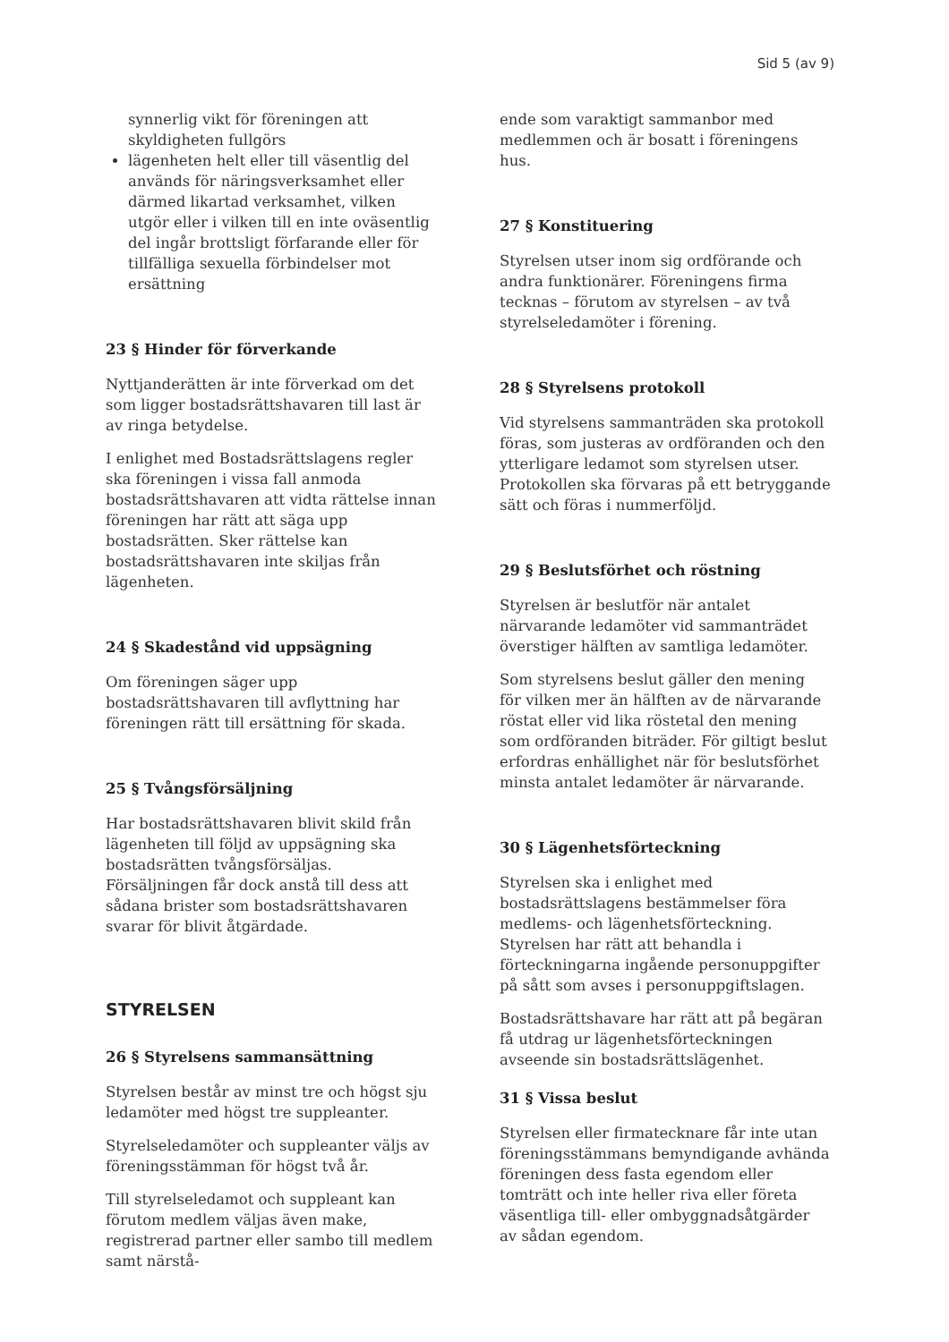Sid 5 (av 9)
synnerlig vikt för föreningen att skyldigheten fullgörs
lägenheten helt eller till väsentlig del används för näringsverksamhet eller därmed likartad verksamhet, vilken utgör eller i vilken till en inte oväsentlig del ingår brottsligt förfarande eller för tillfälliga sexuella förbindelser mot ersättning
23 § Hinder för förverkande
Nyttjanderätten är inte förverkad om det som ligger bostadsrättshavaren till last är av ringa betydelse.
I enlighet med Bostadsrättslagens regler ska föreningen i vissa fall anmoda bostadsrättshavaren att vidta rättelse innan föreningen har rätt att säga upp bostadsrätten. Sker rättelse kan bostadsrättshavaren inte skiljas från lägenheten.
24 § Skadestånd vid uppsägning
Om föreningen säger upp bostadsrättshavaren till avflyttning har föreningen rätt till ersättning för skada.
25 § Tvångsförsäljning
Har bostadsrättshavaren blivit skild från lägenheten till följd av uppsägning ska bostadsrätten tvångsförsäljas. Försäljningen får dock anstå till dess att sådana brister som bostadsrättshavaren svarar för blivit åtgärdade.
STYRELSEN
26 § Styrelsens sammansättning
Styrelsen består av minst tre och högst sju ledamöter med högst tre suppleanter.
Styrelseledamöter och suppleanter väljs av föreningsstämman för högst två år.
Till styrelseledamot och suppleant kan förutom medlem väljas även make, registrerad partner eller sambo till medlem samt närstå-
ende som varaktigt sammanbor med medlemmen och är bosatt i föreningens hus.
27 § Konstituering
Styrelsen utser inom sig ordförande och andra funktionärer. Föreningens firma tecknas – förutom av styrelsen – av två styrelseledamöter i förening.
28 § Styrelsens protokoll
Vid styrelsens sammanträden ska protokoll föras, som justeras av ordföranden och den ytterligare ledamot som styrelsen utser. Protokollen ska förvaras på ett betryggande sätt och föras i nummerföljd.
29 § Beslutsförhet och röstning
Styrelsen är beslutför när antalet närvarande ledamöter vid sammanträdet överstiger hälften av samtliga ledamöter.
Som styrelsens beslut gäller den mening för vilken mer än hälften av de närvarande röstat eller vid lika röstetal den mening som ordföranden biträder. För giltigt beslut erfordras enhällighet när för beslutsförhet minsta antalet ledamöter är närvarande.
30 § Lägenhetsförteckning
Styrelsen ska i enlighet med bostadsrättslagens bestämmelser föra medlems- och lägenhetsförteckning. Styrelsen har rätt att behandla i förteckningarna ingående personuppgifter på sått som avses i personuppgiftslagen.
Bostadsrättshavare har rätt att på begäran få utdrag ur lägenhetsförteckningen avseende sin bostadsrättslägenhet.
31 § Vissa beslut
Styrelsen eller firmatecknare får inte utan föreningsstämmans bemyndigande avhända föreningen dess fasta egendom eller tomträtt och inte heller riva eller företa väsentliga till- eller ombyggnadsåtgärder av sådan egendom.